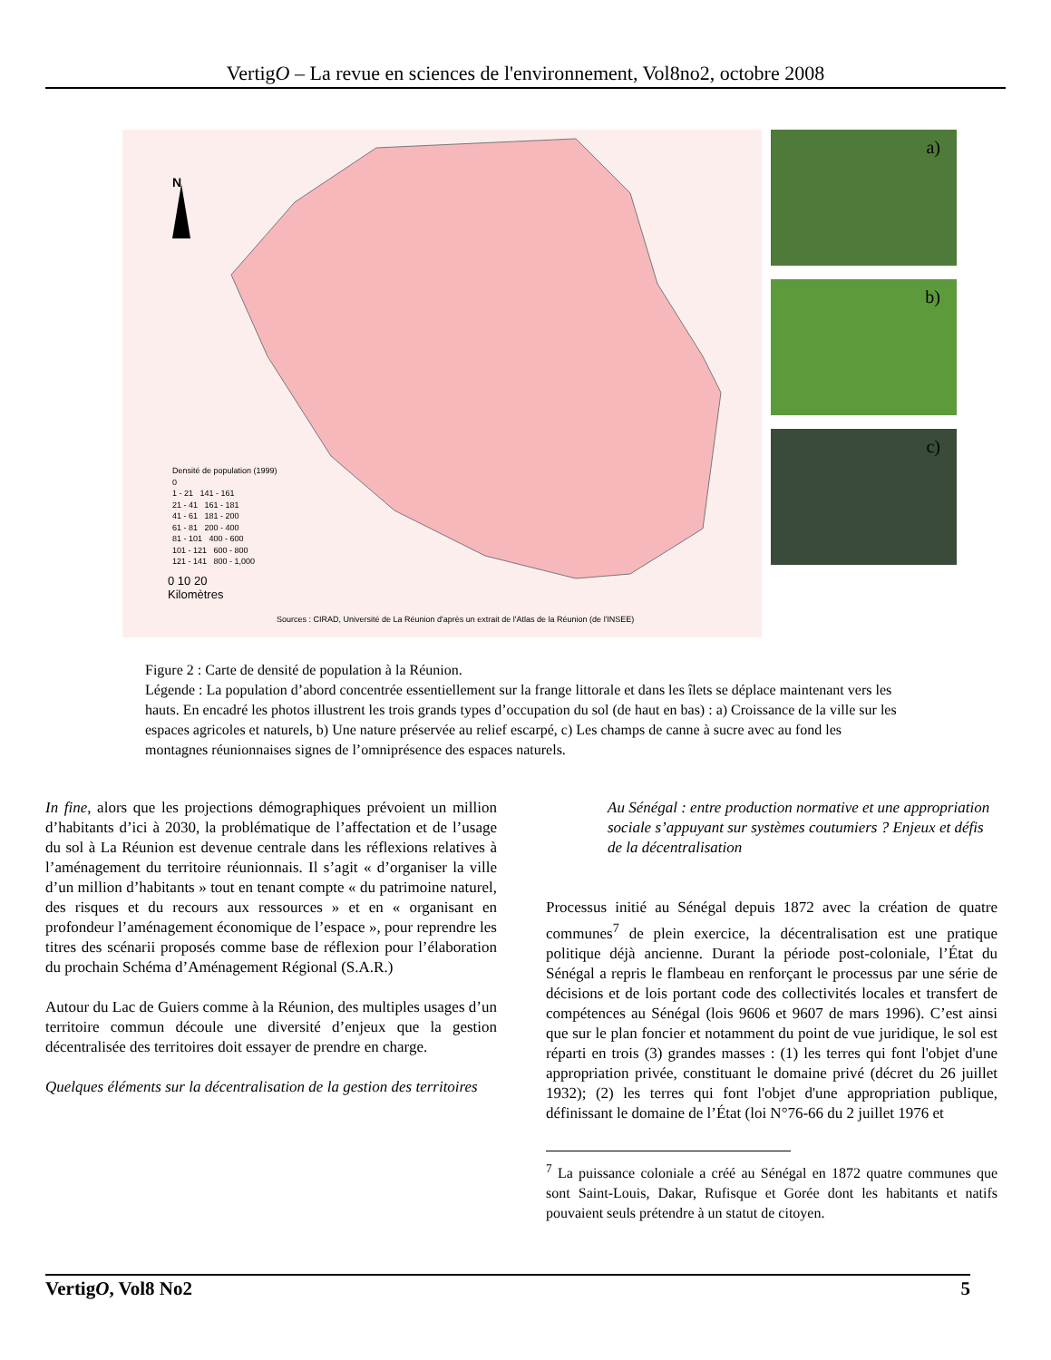VertigO – La revue en sciences de l'environnement, Vol8no2, octobre 2008
N
Densité de population (1999)
0
1 - 21 141 - 161
21 - 41 161 - 181
41 - 61 181 - 200
61 - 81 200 - 400
81 - 101 400 - 600
101 - 121 600 - 800
121 - 141 800 - 1,000
0 10 20
Kilomètres
Sources : CIRAD, Université de La Réunion d'après un extrait de l'Atlas de la Réunion (de l'INSEE)
a)
b)
c)
Figure 2 : Carte de densité de population à la Réunion.
Légende : La population d’abord concentrée essentiellement sur la frange littorale et dans les îlets se déplace maintenant vers les hauts. En encadré les photos illustrent les trois grands types d’occupation du sol (de haut en bas) : a) Croissance de la ville sur les espaces agricoles et naturels, b) Une nature préservée au relief escarpé, c) Les champs de canne à sucre avec au fond les montagnes réunionnaises signes de l’omniprésence des espaces naturels.
In fine, alors que les projections démographiques prévoient un million d’habitants d’ici à 2030, la problématique de l’affectation et de l’usage du sol à La Réunion est devenue centrale dans les réflexions relatives à l’aménagement du territoire réunionnais. Il s’agit « d’organiser la ville d’un million d’habitants » tout en tenant compte « du patrimoine naturel, des risques et du recours aux ressources » et en « organisant en profondeur l’aménagement économique de l’espace », pour reprendre les titres des scénarii proposés comme base de réflexion pour l’élaboration du prochain Schéma d’Aménagement Régional (S.A.R.)
Autour du Lac de Guiers comme à la Réunion, des multiples usages d’un territoire commun découle une diversité d’enjeux que la gestion décentralisée des territoires doit essayer de prendre en charge.
Quelques éléments sur la décentralisation de la gestion des territoires
Au Sénégal : entre production normative et une appropriation sociale s’appuyant sur systèmes coutumiers ? Enjeux et défis de la décentralisation
Processus initié au Sénégal depuis 1872 avec la création de quatre communes<sup>7</sup> de plein exercice, la décentralisation est une pratique politique déjà ancienne. Durant la période post-coloniale, l’État du Sénégal a repris le flambeau en renforçant le processus par une série de décisions et de lois portant code des collectivités locales et transfert de compétences au Sénégal (lois 9606 et 9607 de mars 1996). C’est ainsi que sur le plan foncier et notamment du point de vue juridique, le sol est réparti en trois (3) grandes masses : (1) les terres qui font l'objet d'une appropriation privée, constituant le domaine privé (décret du 26 juillet 1932); (2) les terres qui font l'objet d'une appropriation publique, définissant le domaine de l’État (loi N°76-66 du 2 juillet 1976 et
<sup>7</sup> La puissance coloniale a créé au Sénégal en 1872 quatre communes que sont Saint-Louis, Dakar, Rufisque et Gorée dont les habitants et natifs pouvaient seuls prétendre à un statut de citoyen.
VertigO, Vol8 No2 5